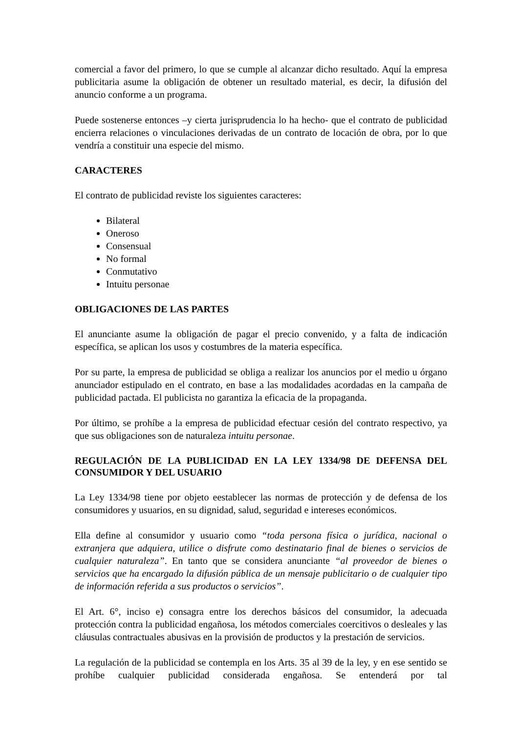comercial a favor del primero, lo que se cumple al alcanzar dicho resultado. Aquí la empresa publicitaria asume la obligación de obtener un resultado material, es decir, la difusión del anuncio conforme a un programa.
Puede sostenerse entonces –y cierta jurisprudencia lo ha hecho- que el contrato de publicidad encierra relaciones o vinculaciones derivadas de un contrato de locación de obra, por lo que vendría a constituir una especie del mismo.
CARACTERES
El contrato de publicidad reviste los siguientes caracteres:
Bilateral
Oneroso
Consensual
No formal
Conmutativo
Intuitu personae
OBLIGACIONES DE LAS PARTES
El anunciante asume la obligación de pagar el precio convenido, y a falta de indicación específica, se aplican los usos y costumbres de la materia específica.
Por su parte, la empresa de publicidad se obliga a realizar los anuncios por el medio u órgano anunciador estipulado en el contrato, en base a las modalidades acordadas en la campaña de publicidad pactada. El publicista no garantiza la eficacia de la propaganda.
Por último, se prohíbe a la empresa de publicidad efectuar cesión del contrato respectivo, ya que sus obligaciones son de naturaleza intuitu personae.
REGULACIÓN DE LA PUBLICIDAD EN LA LEY 1334/98 DE DEFENSA DEL CONSUMIDOR Y DEL USUARIO
La Ley 1334/98 tiene por objeto eestablecer las normas de protección y de defensa de los consumidores y usuarios, en su dignidad, salud, seguridad e intereses económicos.
Ella define al consumidor y usuario como “toda persona física o jurídica, nacional o extranjera que adquiera, utilice o disfrute como destinatario final de bienes o servicios de cualquier naturaleza”. En tanto que se considera anunciante “al proveedor de bienes o servicios que ha encargado la difusión pública de un mensaje publicitario o de cualquier tipo de información referida a sus productos o servicios”.
El Art. 6°, inciso e) consagra entre los derechos básicos del consumidor, la adecuada protección contra la publicidad engañosa, los métodos comerciales coercitivos o desleales y las cláusulas contractuales abusivas en la provisión de productos y la prestación de servicios.
La regulación de la publicidad se contempla en los Arts. 35 al 39 de la ley, y en ese sentido se prohíbe cualquier publicidad considerada engañosa. Se entenderá por tal